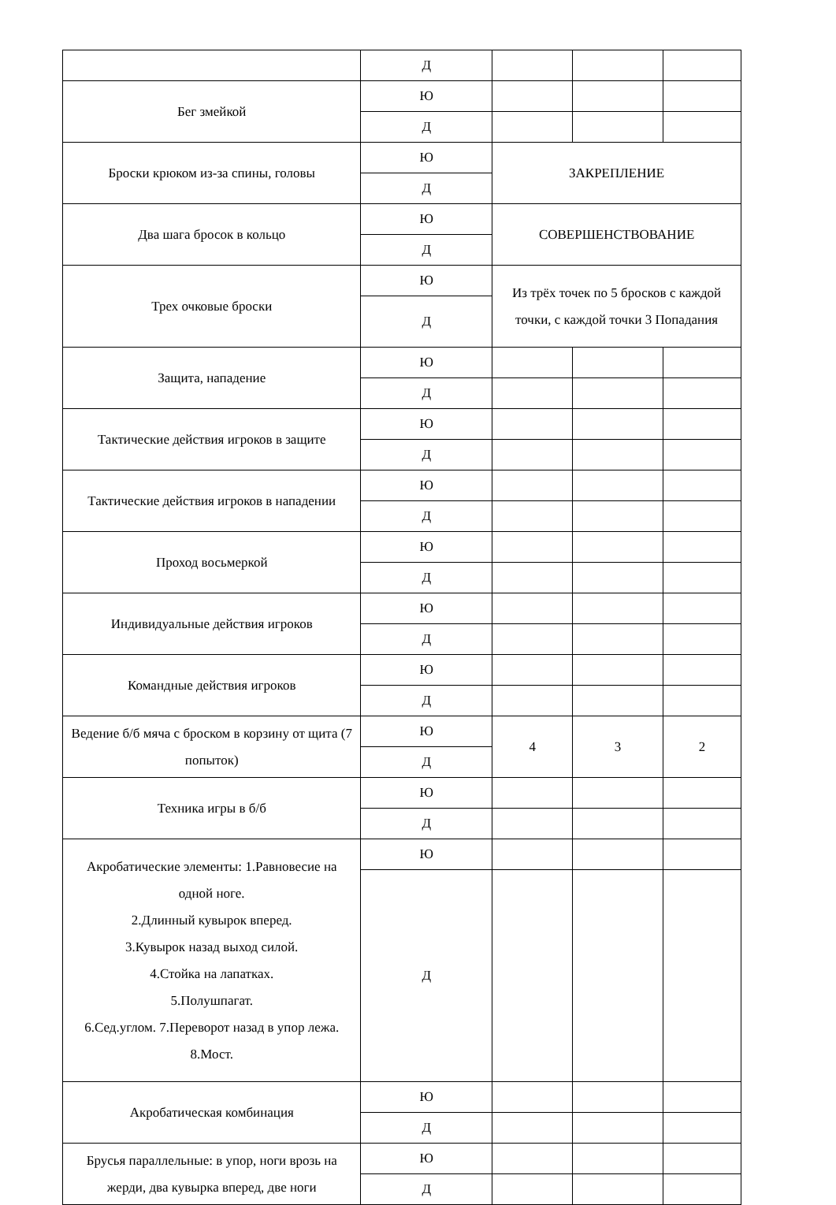| | Д | | | |
| Бег змейкой | Ю | | | |
| | Д | | | |
| Броски крюком из-за спины, головы | Ю | ЗАКРЕПЛЕНИЕ | | |
| | Д | | | |
| Два шага бросок в кольцо | Ю | СОВЕРШЕНСТВОВАНИЕ | | |
| | Д | | | |
| Трех очковые броски | Ю | Из трёх точек по 5 бросков с каждой точки, с каждой точки 3 Попадания | | |
| | Д | | | |
| Защита, нападение | Ю | | | |
| | Д | | | |
| Тактические действия игроков в защите | Ю | | | |
| | Д | | | |
| Тактические действия игроков в нападении | Ю | | | |
| | Д | | | |
| Проход восьмеркой | Ю | | | |
| | Д | | | |
| Индивидуальные действия игроков | Ю | | | |
| | Д | | | |
| Командные действия игроков | Ю | | | |
| | Д | | | |
| Ведение б/б мяча с броском в корзину от щита (7 попыток) | Ю | 4 | 3 | 2 |
| | Д | | | |
| Техника игры в б/б | Ю | | | |
| | Д | | | |
| Акробатические элементы: 1.Равновесие на одной ноге. 2.Длинный кувырок вперед. 3.Кувырок назад выход силой. 4.Стойка на лапатках. 5.Полушпагат. 6.Сед.углом. 7.Переворот назад в упор лежа. 8.Мост. | Ю | | | |
| | Д | | | |
| Акробатическая комбинация | Ю | | | |
| | Д | | | |
| Брусья параллельные: в упор, ноги врозь на жерди, два кувырка вперед, две ноги | Ю | | | |
| | Д | | | |